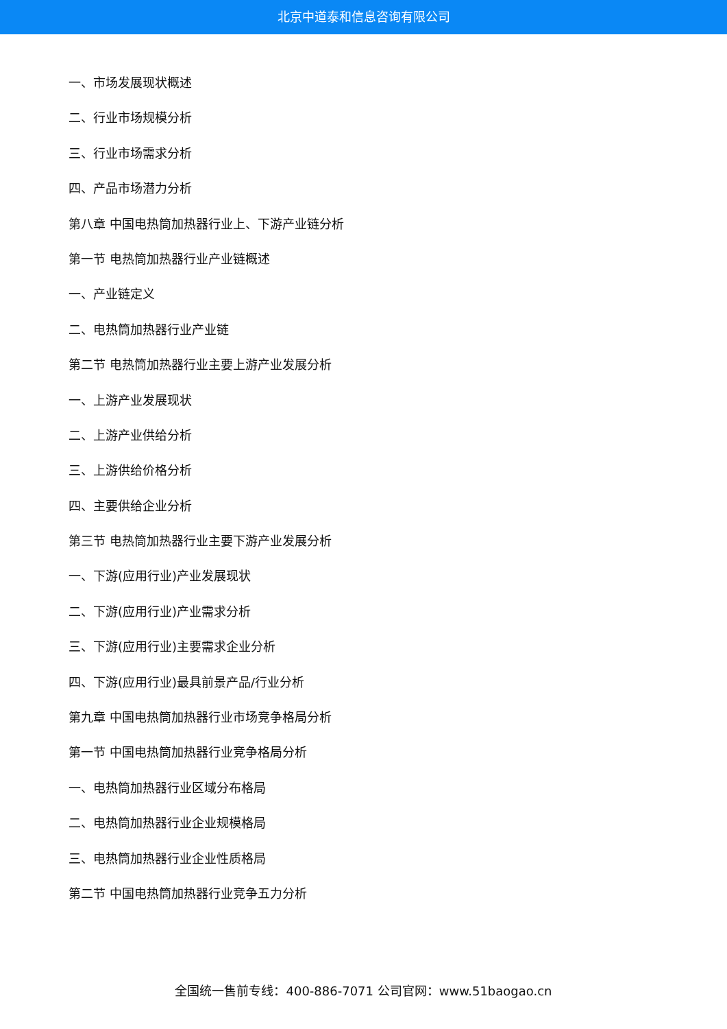北京中道泰和信息咨询有限公司
一、市场发展现状概述
二、行业市场规模分析
三、行业市场需求分析
四、产品市场潜力分析
第八章 中国电热筒加热器行业上、下游产业链分析
第一节 电热筒加热器行业产业链概述
一、产业链定义
二、电热筒加热器行业产业链
第二节 电热筒加热器行业主要上游产业发展分析
一、上游产业发展现状
二、上游产业供给分析
三、上游供给价格分析
四、主要供给企业分析
第三节 电热筒加热器行业主要下游产业发展分析
一、下游(应用行业)产业发展现状
二、下游(应用行业)产业需求分析
三、下游(应用行业)主要需求企业分析
四、下游(应用行业)最具前景产品/行业分析
第九章 中国电热筒加热器行业市场竞争格局分析
第一节 中国电热筒加热器行业竞争格局分析
一、电热筒加热器行业区域分布格局
二、电热筒加热器行业企业规模格局
三、电热筒加热器行业企业性质格局
第二节 中国电热筒加热器行业竞争五力分析
全国统一售前专线：400-886-7071 公司官网：www.51baogao.cn